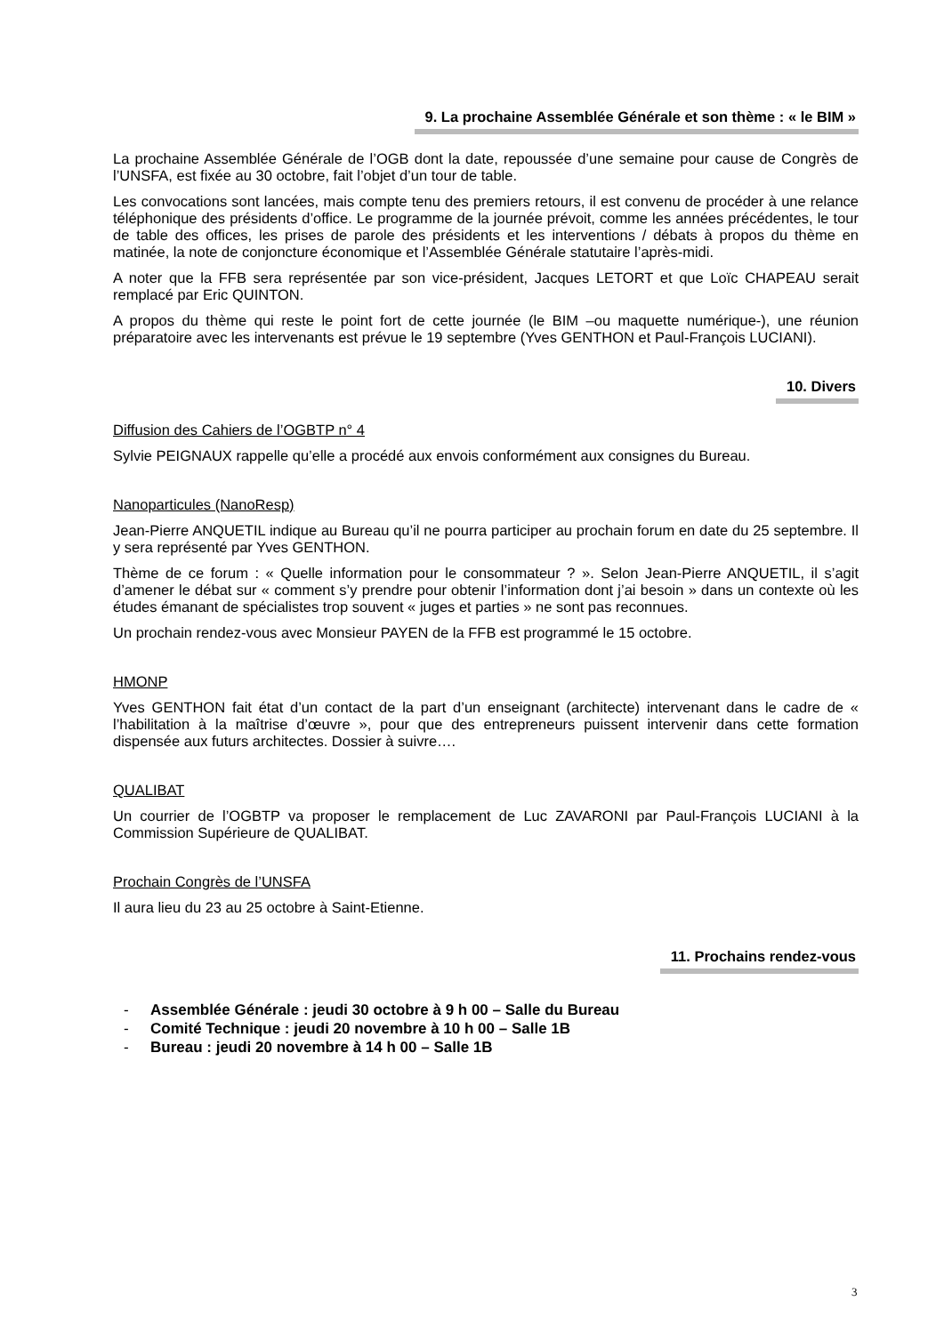9. La prochaine Assemblée Générale et son thème : « le BIM »
La prochaine Assemblée Générale de l’OGB dont la date, repoussée d’une semaine pour cause de Congrès de l’UNSFA, est fixée au 30 octobre, fait l’objet d’un tour de table.
Les convocations sont lancées, mais compte tenu des premiers retours, il est convenu de procéder à une relance téléphonique des présidents d’office. Le programme de la journée prévoit, comme les années précédentes, le tour de table des offices, les prises de parole des présidents et les interventions / débats à propos du thème en matinée, la note de conjoncture économique et l’Assemblée Générale statutaire l’après-midi.
A noter que la FFB sera représentée par son vice-président, Jacques LETORT et que Loïc CHAPEAU serait remplacé par Eric QUINTON.
A propos du thème qui reste le point fort de cette journée (le BIM –ou maquette numérique-), une réunion préparatoire avec les intervenants est prévue le 19 septembre (Yves GENTHON et Paul-François LUCIANI).
10. Divers
Diffusion des Cahiers de l’OGBTP n° 4
Sylvie PEIGNAUX rappelle qu’elle a procédé aux envois conformément aux consignes du Bureau.
Nanoparticules (NanoResp)
Jean-Pierre ANQUETIL indique au Bureau qu’il ne pourra participer au prochain forum en date du 25 septembre. Il y sera représenté par Yves GENTHON.
Thème de ce forum : « Quelle information pour le consommateur ? ». Selon Jean-Pierre ANQUETIL, il s’agit d’amener le débat sur « comment s’y prendre pour obtenir l’information dont j’ai besoin » dans un contexte où les études émanant de spécialistes trop souvent « juges et parties » ne sont pas reconnues.
Un prochain rendez-vous avec Monsieur PAYEN de la FFB est programmé le 15 octobre.
HMONP
Yves GENTHON fait état d’un contact de la part d’un enseignant (architecte) intervenant dans le cadre de « l’habilitation à la maîtrise d’œuvre », pour que des entrepreneurs puissent intervenir dans cette formation dispensée aux futurs architectes. Dossier à suivre….
QUALIBAT
Un courrier de l’OGBTP va proposer le remplacement de Luc ZAVARONI par Paul-François LUCIANI à la Commission Supérieure de QUALIBAT.
Prochain Congrès de l’UNSFA
Il aura lieu du 23 au 25 octobre à Saint-Etienne.
11. Prochains rendez-vous
- Assemblée Générale : jeudi 30 octobre à 9 h 00 – Salle du Bureau
- Comité Technique : jeudi 20 novembre à 10 h 00 – Salle 1B
- Bureau : jeudi 20 novembre à 14 h 00 – Salle 1B
3